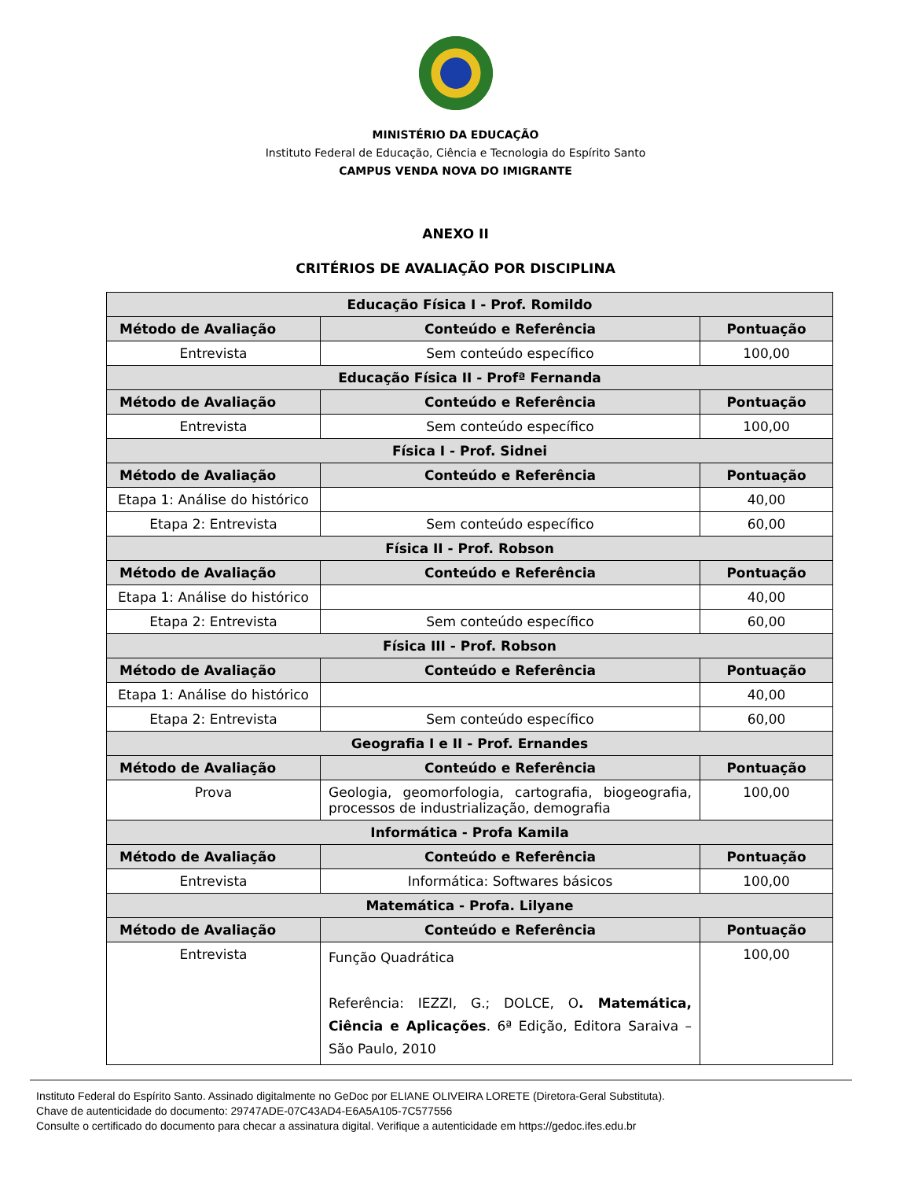MINISTÉRIO DA EDUCAÇÃO
Instituto Federal de Educação, Ciência e Tecnologia do Espírito Santo
CAMPUS VENDA NOVA DO IMIGRANTE
ANEXO II
CRITÉRIOS DE AVALIAÇÃO POR DISCIPLINA
| Educação Física I - Prof. Romildo | | |
| --- | --- | --- |
| Método de Avaliação | Conteúdo e Referência | Pontuação |
| Entrevista | Sem conteúdo específico | 100,00 |
| Educação Física II - Profª Fernanda | | |
| Método de Avaliação | Conteúdo e Referência | Pontuação |
| Entrevista | Sem conteúdo específico | 100,00 |
| Física I - Prof. Sidnei | | |
| Método de Avaliação | Conteúdo e Referência | Pontuação |
| Etapa 1: Análise do histórico | | 40,00 |
| Etapa 2: Entrevista | Sem conteúdo específico | 60,00 |
| Física II - Prof. Robson | | |
| Método de Avaliação | Conteúdo e Referência | Pontuação |
| Etapa 1: Análise do histórico | | 40,00 |
| Etapa 2: Entrevista | Sem conteúdo específico | 60,00 |
| Física III - Prof. Robson | | |
| Método de Avaliação | Conteúdo e Referência | Pontuação |
| Etapa 1: Análise do histórico | | 40,00 |
| Etapa 2: Entrevista | Sem conteúdo específico | 60,00 |
| Geografia I e II - Prof. Ernandes | | |
| Método de Avaliação | Conteúdo e Referência | Pontuação |
| Prova | Geologia, geomorfologia, cartografia, biogeografia, processos de industrialização, demografia | 100,00 |
| Informática - Profa Kamila | | |
| Método de Avaliação | Conteúdo e Referência | Pontuação |
| Entrevista | Informática: Softwares básicos | 100,00 |
| Matemática - Profa. Lilyane | | |
| Método de Avaliação | Conteúdo e Referência | Pontuação |
| Entrevista | Função Quadrática Referência: IEZZI, G.; DOLCE, O . Matemática, Ciência e Aplicações . 6ª Edição, Editora Saraiva – São Paulo, 2010 | 100,00 |
Instituto Federal do Espírito Santo. Assinado digitalmente no GeDoc por ELIANE OLIVEIRA LORETE (Diretora-Geral Substituta).
Chave de autenticidade do documento: 29747ADE-07C43AD4-E6A5A105-7C577556
Consulte o certificado do documento para checar a assinatura digital. Verifique a autenticidade em https://gedoc.ifes.edu.br